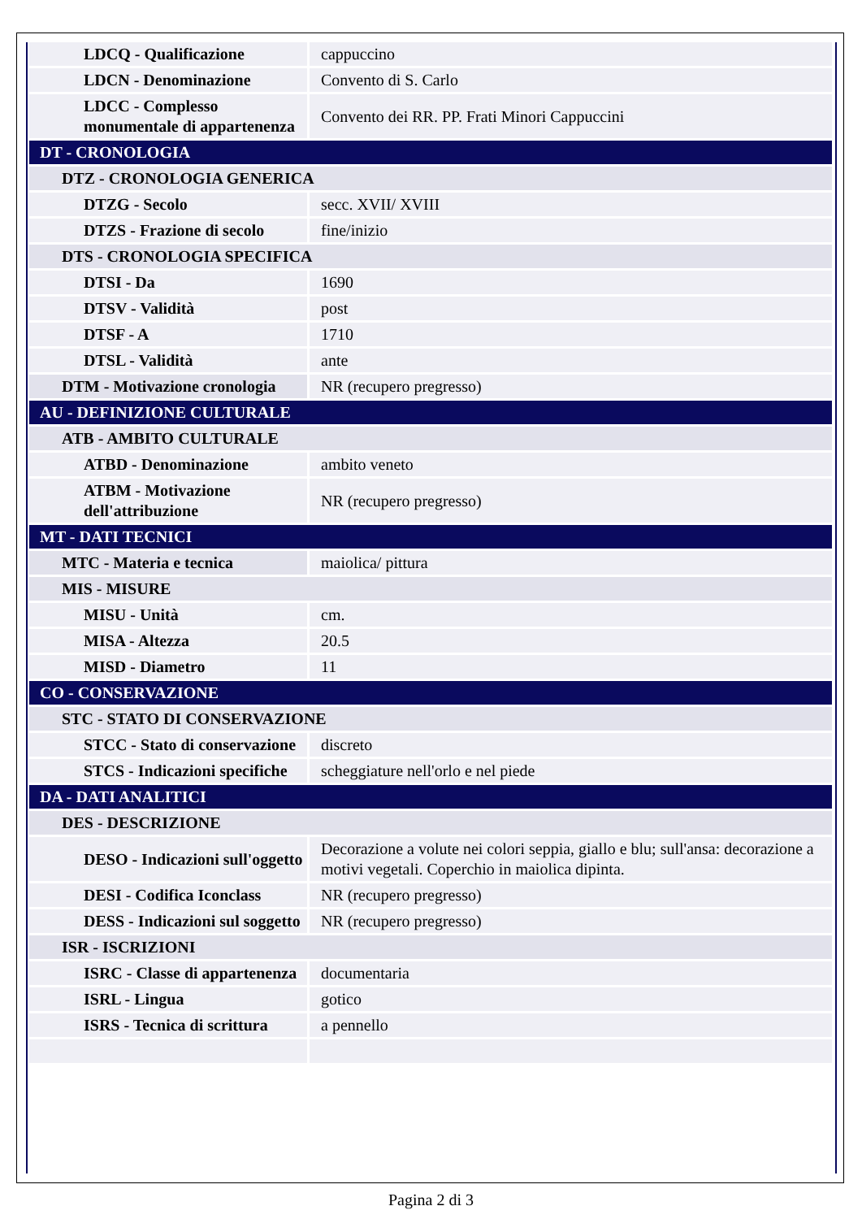| LDCQ - Qualificazione | cappuccino |
| LDCN - Denominazione | Convento di S. Carlo |
| LDCC - Complesso monumentale di appartenenza | Convento dei RR. PP. Frati Minori Cappuccini |
| DT - CRONOLOGIA | |
| DTZ - CRONOLOGIA GENERICA | |
| DTZG - Secolo | secc. XVII/ XVIII |
| DTZS - Frazione di secolo | fine/inizio |
| DTS - CRONOLOGIA SPECIFICA | |
| DTSI - Da | 1690 |
| DTSV - Validità | post |
| DTSF - A | 1710 |
| DTSL - Validità | ante |
| DTM - Motivazione cronologia | NR (recupero pregresso) |
| AU - DEFINIZIONE CULTURALE | |
| ATB - AMBITO CULTURALE | |
| ATBD - Denominazione | ambito veneto |
| ATBM - Motivazione dell'attribuzione | NR (recupero pregresso) |
| MT - DATI TECNICI | |
| MTC - Materia e tecnica | maiolica/ pittura |
| MIS - MISURE | |
| MISU - Unità | cm. |
| MISA - Altezza | 20.5 |
| MISD - Diametro | 11 |
| CO - CONSERVAZIONE | |
| STC - STATO DI CONSERVAZIONE | |
| STCC - Stato di conservazione | discreto |
| STCS - Indicazioni specifiche | scheggiature nell'orlo e nel piede |
| DA - DATI ANALITICI | |
| DES - DESCRIZIONE | |
| DESO - Indicazioni sull'oggetto | Decorazione a volute nei colori seppia, giallo e blu; sull'ansa: decorazione a motivi vegetali. Coperchio in maiolica dipinta. |
| DESI - Codifica Iconclass | NR (recupero pregresso) |
| DESS - Indicazioni sul soggetto | NR (recupero pregresso) |
| ISR - ISCRIZIONI | |
| ISRC - Classe di appartenenza | documentaria |
| ISRL - Lingua | gotico |
| ISRS - Tecnica di scrittura | a pennello |
Pagina 2 di 3